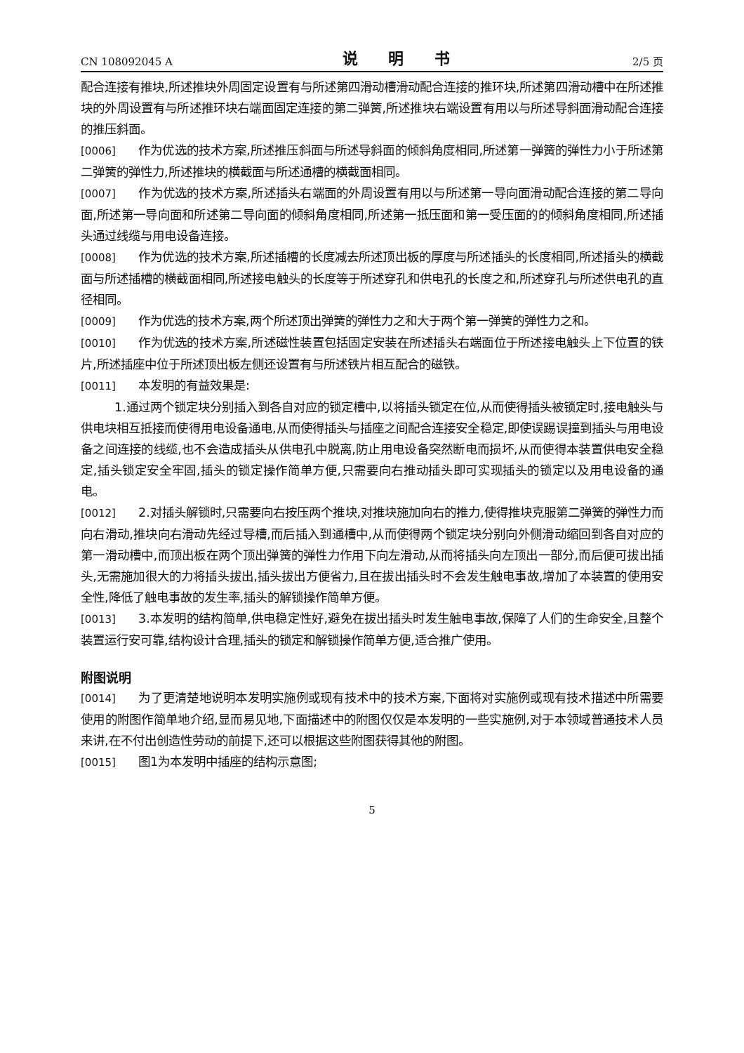CN 108092045 A 说 明 书 2/5 页
配合连接有推块,所述推块外周固定设置有与所述第四滑动槽滑动配合连接的推环块,所述第四滑动槽中在所述推块的外周设置有与所述推环块右端面固定连接的第二弹簧,所述推块右端设置有用以与所述导斜面滑动配合连接的推压斜面。
[0006] 作为优选的技术方案,所述推压斜面与所述导斜面的倾斜角度相同,所述第一弹簧的弹性力小于所述第二弹簧的弹性力,所述推块的横截面与所述通槽的横截面相同。
[0007] 作为优选的技术方案,所述插头右端面的外周设置有用以与所述第一导向面滑动配合连接的第二导向面,所述第一导向面和所述第二导向面的倾斜角度相同,所述第一抵压面和第一受压面的的倾斜角度相同,所述插头通过线缆与用电设备连接。
[0008] 作为优选的技术方案,所述插槽的长度减去所述顶出板的厚度与所述插头的长度相同,所述插头的横截面与所述插槽的横截面相同,所述接电触头的长度等于所述穿孔和供电孔的长度之和,所述穿孔与所述供电孔的直径相同。
[0009] 作为优选的技术方案,两个所述顶出弹簧的弹性力之和大于两个第一弹簧的弹性力之和。
[0010] 作为优选的技术方案,所述磁性装置包括固定安装在所述插头右端面位于所述接电触头上下位置的铁片,所述插座中位于所述顶出板左侧还设置有与所述铁片相互配合的磁铁。
[0011] 本发明的有益效果是:
1.通过两个锁定块分别插入到各自对应的锁定槽中,以将插头锁定在位,从而使得插头被锁定时,接电触头与供电块相互抵接而使得用电设备通电,从而使得插头与插座之间配合连接安全稳定,即使误踢误撞到插头与用电设备之间连接的线缆,也不会造成插头从供电孔中脱离,防止用电设备突然断电而损坏,从而使得本装置供电安全稳定,插头锁定安全牢固,插头的锁定操作简单方便,只需要向右推动插头即可实现插头的锁定以及用电设备的通电。
[0012] 2.对插头解锁时,只需要向右按压两个推块,对推块施加向右的推力,使得推块克服第二弹簧的弹性力而向右滑动,推块向右滑动先经过导槽,而后插入到通槽中,从而使得两个锁定块分别向外侧滑动缩回到各自对应的第一滑动槽中,而顶出板在两个顶出弹簧的弹性力作用下向左滑动,从而将插头向左顶出一部分,而后便可拔出插头,无需施加很大的力将插头拔出,插头拔出方便省力,且在拔出插头时不会发生触电事故,增加了本装置的使用安全性,降低了触电事故的发生率,插头的解锁操作简单方便。
[0013] 3.本发明的结构简单,供电稳定性好,避免在拔出插头时发生触电事故,保障了人们的生命安全,且整个装置运行安可靠,结构设计合理,插头的锁定和解锁操作简单方便,适合推广使用。
附图说明
[0014] 为了更清楚地说明本发明实施例或现有技术中的技术方案,下面将对实施例或现有技术描述中所需要使用的附图作简单地介绍,显而易见地,下面描述中的附图仅仅是本发明的一些实施例,对于本领域普通技术人员来讲,在不付出创造性劳动的前提下,还可以根据这些附图获得其他的附图。
[0015] 图1为本发明中插座的结构示意图;
5